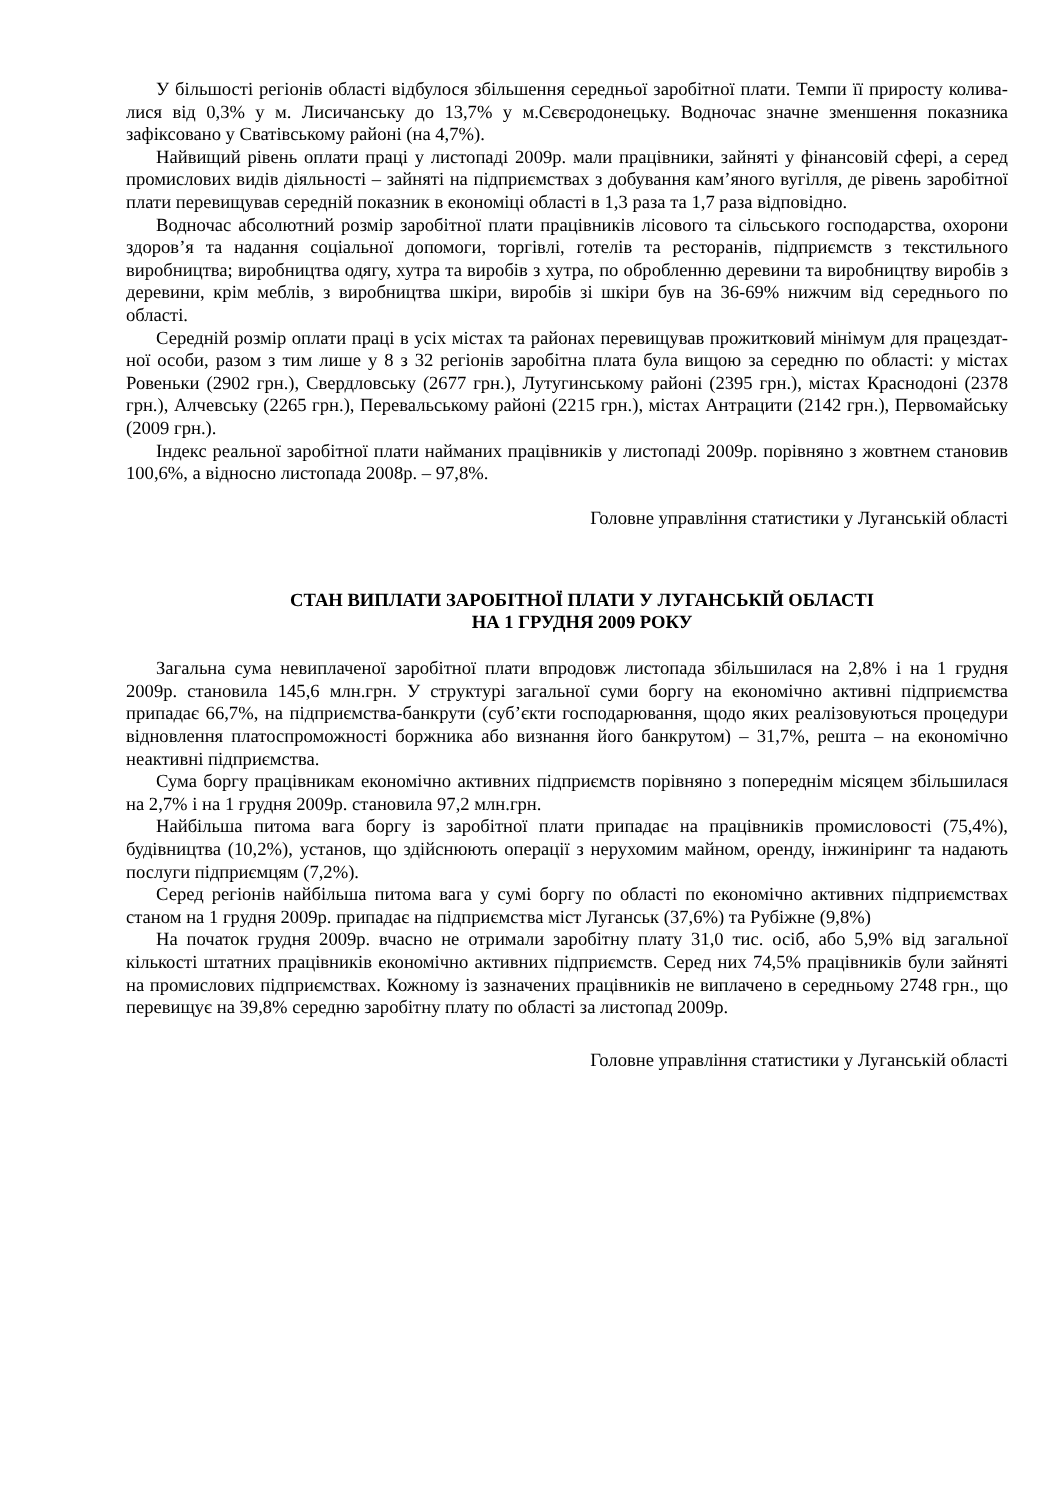У більшості регіонів області відбулося збільшення середньої заробітної плати. Темпи її приросту колива-лися від 0,3% у м. Лисичанську до 13,7% у м.Сєвєродонецьку. Водночас значне зменшення показника зафіксовано у Сватівському районі (на 4,7%).
Найвищий рівень оплати праці у листопаді 2009р. мали працівники, зайняті у фінансовій сфері, а серед промислових видів діяльності – зайняті на підприємствах з добування кам’яного вугілля, де рівень заробітної плати перевищував середній показник в економіці області в 1,3 раза та 1,7 раза відповідно.
Водночас абсолютний розмір заробітної плати працівників лісового та сільського господарства, охорони здоров’я та надання соціальної допомоги, торгівлі, готелів та ресторанів, підприємств з текстильного виробництва; виробництва одягу, хутра та виробів з хутра, по обробленню деревини та виробництву виробів з деревини, крім меблів, з виробництва шкіри, виробів зі шкіри був на 36-69% нижчим від середнього по області.
Середній розмір оплати праці в усіх містах та районах перевищував прожитковий мінімум для працездат-ної особи, разом з тим лише у 8 з 32 регіонів заробітна плата була вищою за середню по області: у містах Ровеньки (2902 грн.), Свердловську (2677 грн.), Лутугинському районі (2395 грн.), містах Краснодоні (2378 грн.), Алчевську (2265 грн.), Перевальському районі (2215 грн.), містах Антрацити (2142 грн.), Первомайську (2009 грн.).
Індекс реальної заробітної плати найманих працівників у листопаді 2009р. порівняно з жовтнем становив 100,6%, а відносно листопада 2008р. – 97,8%.
Головне управління статистики у Луганській області
СТАН ВИПЛАТИ ЗАРОБІТНОЇ ПЛАТИ У ЛУГАНСЬКІЙ ОБЛАСТІ
НА 1 ГРУДНЯ 2009 РОКУ
Загальна сума невиплаченої заробітної плати впродовж листопада збільшилася на 2,8% і на 1 грудня 2009р. становила 145,6 млн.грн. У структурі загальної суми боргу на економічно активні підприємства припадає 66,7%, на підприємства-банкрути (суб’єкти господарювання, щодо яких реалізовуються процедури відновлення платоспроможності боржника або визнання його банкрутом) – 31,7%, решта – на економічно неактивні підприємства.
Сума боргу працівникам економічно активних підприємств порівняно з попереднім місяцем збільшилася на 2,7% і на 1 грудня 2009р. становила 97,2 млн.грн.
Найбільша питома вага боргу із заробітної плати припадає на працівників промисловості (75,4%), будівництва (10,2%), установ, що здійснюють операції з нерухомим майном, оренду, інжиніринг та надають послуги підприємцям (7,2%).
Серед регіонів найбільша питома вага у сумі боргу по області по економічно активних підприємствах станом на 1 грудня 2009р. припадає на підприємства міст Луганськ (37,6%) та Рубіжне (9,8%)
На початок грудня 2009р. вчасно не отримали заробітну плату 31,0 тис. осіб, або 5,9% від загальної кількості штатних працівників економічно активних підприємств. Серед них 74,5% працівників були зайняті на промислових підприємствах. Кожному із зазначених працівників не виплачено в середньому 2748 грн., що перевищує на 39,8% середню заробітну плату по області за листопад 2009р.
Головне управління статистики у Луганській області